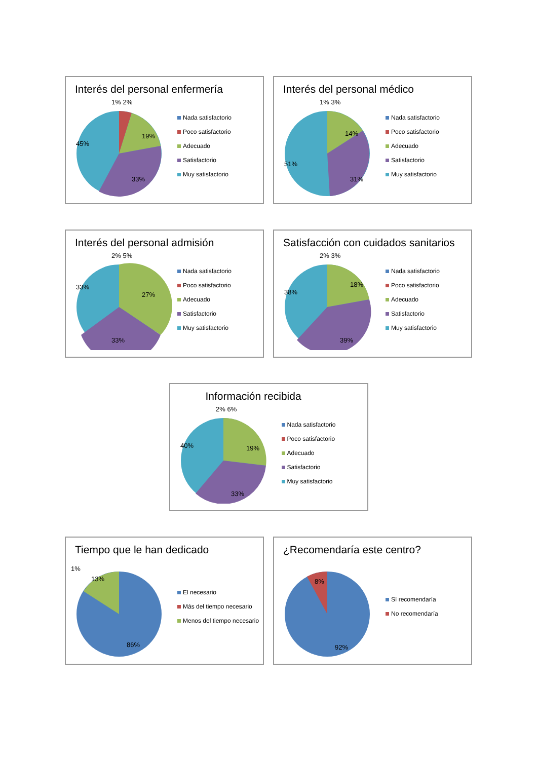Interés del personal enfermería
1% 2%
19%
45%
33%
Nada satisfactorio
Poco satisfactorio
Adecuado
Satisfactorio
Muy satisfactorio
Interés del personal médico
1% 3%
14%
51%
31%
Nada satisfactorio
Poco satisfactorio
Adecuado
Satisfactorio
Muy satisfactorio
Interés del personal admisión
2% 5%
27%
33%
33%
Nada satisfactorio
Poco satisfactorio
Adecuado
Satisfactorio
Muy satisfactorio
Satisfacción con cuidados sanitarios
2% 3%
18%
38%
39%
Nada satisfactorio
Poco satisfactorio
Adecuado
Satisfactorio
Muy satisfactorio
Información recibida
2% 6%
19%
40%
33%
Nada satisfactorio
Poco satisfactorio
Adecuado
Satisfactorio
Muy satisfactorio
Tiempo que le han dedicado
1%
13%
86%
El necesario
Más del tiempo necesario
Menos del tiempo necesario
¿Recomendaría este centro?
8%
92%
Sí recomendaría
No recomendaría